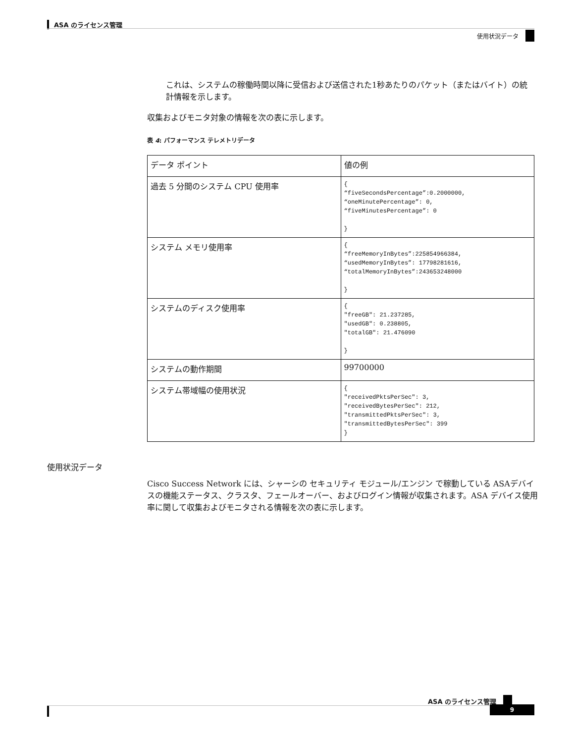ASA のライセンス管理
使用状況データ
これは、システムの稼働時間以降に受信および送信された1秒あたりのパケット（またはバイト）の統計情報を示します。
収集およびモニタ対象の情報を次の表に示します。
表 4: パフォーマンス テレメトリデータ
| データ ポイント | 値の例 |
| --- | --- |
| 過去 5 分間のシステム CPU 使用率 | { “fiveSecondsPercentage”:0.2000000, “oneMinutePercentage”: 0, “fiveMinutesPercentage”: 0 } |
| システム メモリ使用率 | { “freeMemoryInBytes”:225854966384, “usedMemoryInBytes”: 17798281616, “totalMemoryInBytes”:243653248000 } |
| システムのディスク使用率 | { "freeGB": 21.237285, "usedGB": 0.238805, "totalGB": 21.476090 } |
| システムの動作期間 | 99700000 |
| システム帯域幅の使用状況 | { "receivedPktsPerSec": 3, "receivedBytesPerSec": 212, "transmittedPktsPerSec": 3, "transmittedBytesPerSec": 399 } |
使用状況データ
Cisco Success Network には、シャーシの セキュリティ モジュール/エンジン で稼動している ASAデバイスの機能ステータス、クラスタ、フェールオーバー、およびログイン情報が収集されます。ASA デバイス使用率に関して収集およびモニタされる情報を次の表に示します。
ASA のライセンス管理
9